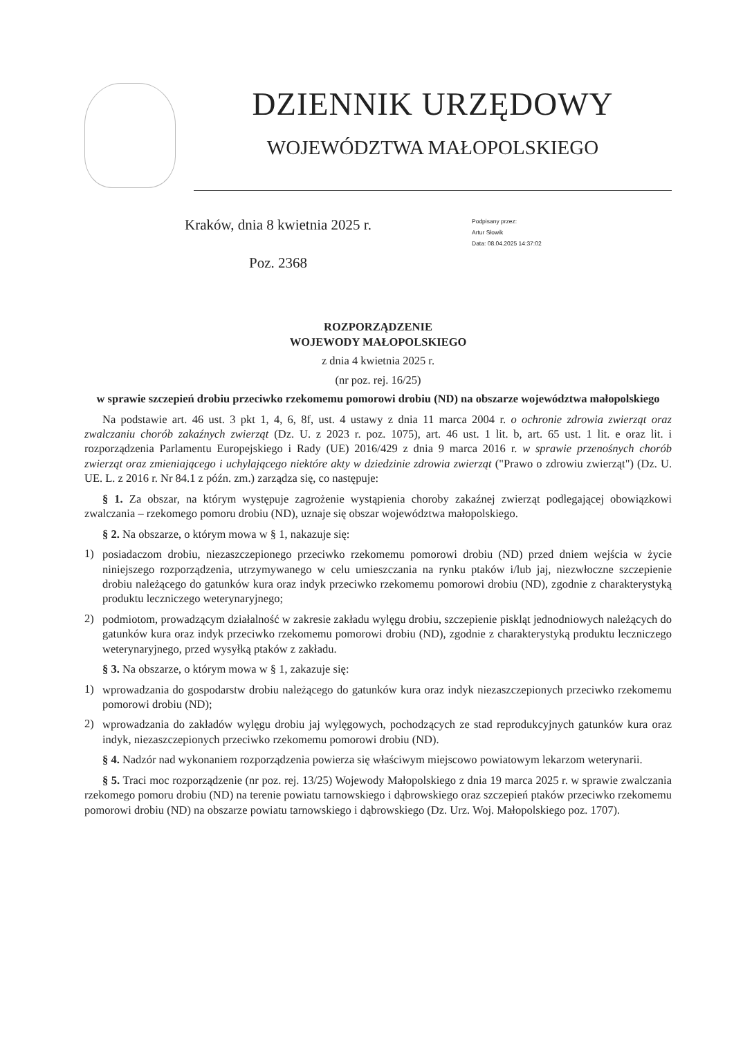DZIENNIK URZĘDOWY
WOJEWÓDZTWA MAŁOPOLSKIEGO
Kraków, dnia 8 kwietnia 2025 r.
Poz. 2368
Podpisany przez:
Artur Słowik
Data: 08.04.2025 14:37:02
ROZPORZĄDZENIE
WOJEWODY MAŁOPOLSKIEGO
z dnia 4 kwietnia 2025 r.
(nr poz. rej. 16/25)
w sprawie szczepień drobiu przeciwko rzekomemu pomorowi drobiu (ND) na obszarze województwa małopolskiego
Na podstawie art. 46 ust. 3 pkt 1, 4, 6, 8f, ust. 4 ustawy z dnia 11 marca 2004 r. o ochronie zdrowia zwierząt oraz zwalczaniu chorób zakaźnych zwierząt (Dz. U. z 2023 r. poz. 1075), art. 46 ust. 1 lit. b, art. 65 ust. 1 lit. e oraz lit. i rozporządzenia Parlamentu Europejskiego i Rady (UE) 2016/429 z dnia 9 marca 2016 r. w sprawie przenośnych chorób zwierząt oraz zmieniającego i uchylającego niektóre akty w dziedzinie zdrowia zwierząt ("Prawo o zdrowiu zwierząt") (Dz. U. UE. L. z 2016 r. Nr 84.1 z późn. zm.) zarządza się, co następuje:
§ 1. Za obszar, na którym występuje zagrożenie wystąpienia choroby zakaźnej zwierząt podlegającej obowiązkowi zwalczania – rzekomego pomoru drobiu (ND), uznaje się obszar województwa małopolskiego.
§ 2. Na obszarze, o którym mowa w § 1, nakazuje się:
1)
posiadaczom drobiu, niezaszczepionego przeciwko rzekomemu pomorowi drobiu (ND) przed dniem wejścia w życie niniejszego rozporządzenia, utrzymywanego w celu umieszczania na rynku ptaków i/lub jaj, niezwłoczne szczepienie drobiu należącego do gatunków kura oraz indyk przeciwko rzekomemu pomorowi drobiu (ND), zgodnie z charakterystyką produktu leczniczego weterynaryjnego;
2)
podmiotom, prowadzącym działalność w zakresie zakładu wylęgu drobiu, szczepienie piskląt jednodniowych należących do gatunków kura oraz indyk przeciwko rzekomemu pomorowi drobiu (ND), zgodnie z charakterystyką produktu leczniczego weterynaryjnego, przed wysyłką ptaków z zakładu.
§ 3. Na obszarze, o którym mowa w § 1, zakazuje się:
1)
wprowadzania do gospodarstw drobiu należącego do gatunków kura oraz indyk niezaszczepionych przeciwko rzekomemu pomorowi drobiu (ND);
2)
wprowadzania do zakładów wylęgu drobiu jaj wylęgowych, pochodzących ze stad reprodukcyjnych gatunków kura oraz indyk, niezaszczepionych przeciwko rzekomemu pomorowi drobiu (ND).
§ 4. Nadzór nad wykonaniem rozporządzenia powierza się właściwym miejscowo powiatowym lekarzom weterynarii.
§ 5. Traci moc rozporządzenie (nr poz. rej. 13/25) Wojewody Małopolskiego z dnia 19 marca 2025 r. w sprawie zwalczania rzekomego pomoru drobiu (ND) na terenie powiatu tarnowskiego i dąbrowskiego oraz szczepień ptaków przeciwko rzekomemu pomorowi drobiu (ND) na obszarze powiatu tarnowskiego i dąbrowskiego (Dz. Urz. Woj. Małopolskiego poz. 1707).